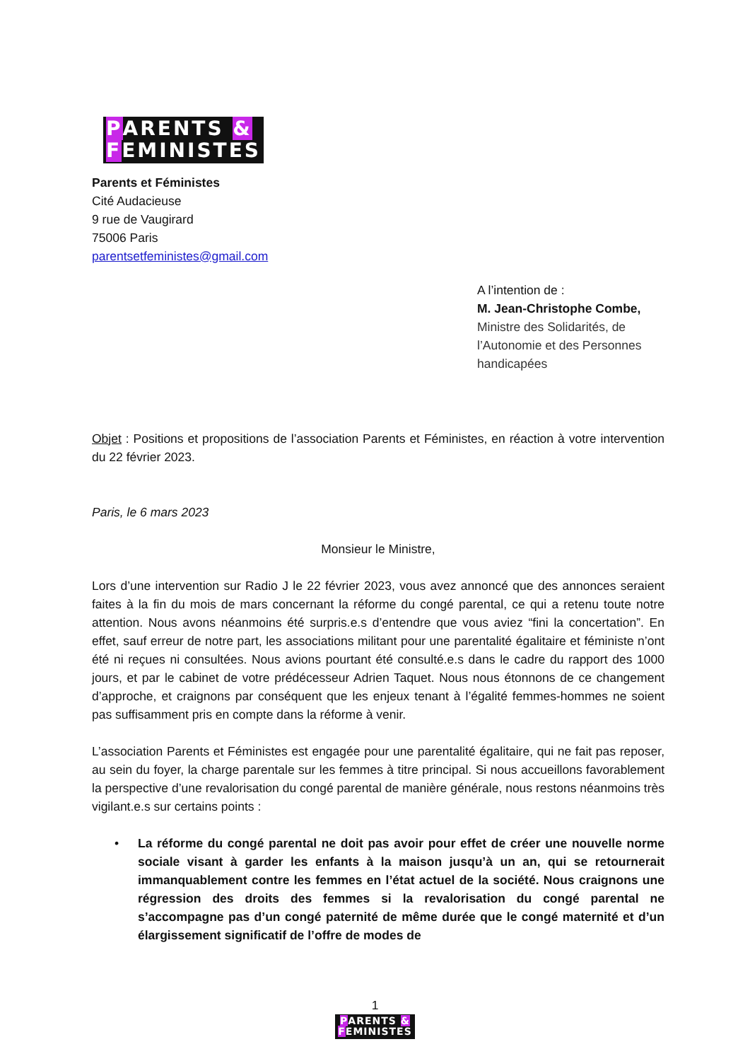PARENTS &
FEMINISTES
Parents et Féministes
Cité Audacieuse
9 rue de Vaugirard
75006 Paris
parentsetfeministes@gmail.com
A l’intention de :
M. Jean-Christophe Combe,
Ministre des Solidarités, de l’Autonomie et des Personnes handicapées
Objet : Positions et propositions de l’association Parents et Féministes, en réaction à votre intervention du 22 février 2023.
Paris, le 6 mars 2023
Monsieur le Ministre,
Lors d’une intervention sur Radio J le 22 février 2023, vous avez annoncé que des annonces seraient faites à la fin du mois de mars concernant la réforme du congé parental, ce qui a retenu toute notre attention. Nous avons néanmoins été surpris.e.s d’entendre que vous aviez “fini la concertation”. En effet, sauf erreur de notre part, les associations militant pour une parentalité égalitaire et féministe n’ont été ni reçues ni consultées. Nous avions pourtant été consulté.e.s dans le cadre du rapport des 1000 jours, et par le cabinet de votre prédécesseur Adrien Taquet. Nous nous étonnons de ce changement d’approche, et craignons par conséquent que les enjeux tenant à l’égalité femmes-hommes ne soient pas suffisamment pris en compte dans la réforme à venir.
L’association Parents et Féministes est engagée pour une parentalité égalitaire, qui ne fait pas reposer, au sein du foyer, la charge parentale sur les femmes à titre principal. Si nous accueillons favorablement la perspective d’une revalorisation du congé parental de manière générale, nous restons néanmoins très vigilant.e.s sur certains points :
• La réforme du congé parental ne doit pas avoir pour effet de créer une nouvelle norme sociale visant à garder les enfants à la maison jusqu’à un an, qui se retournerait immanquablement contre les femmes en l’état actuel de la société. Nous craignons une régression des droits des femmes si la revalorisation du congé parental ne s’accompagne pas d’un congé paternité de même durée que le congé maternité et d’un élargissement significatif de l’offre de modes de
1
PARENTS &
FEMINISTES